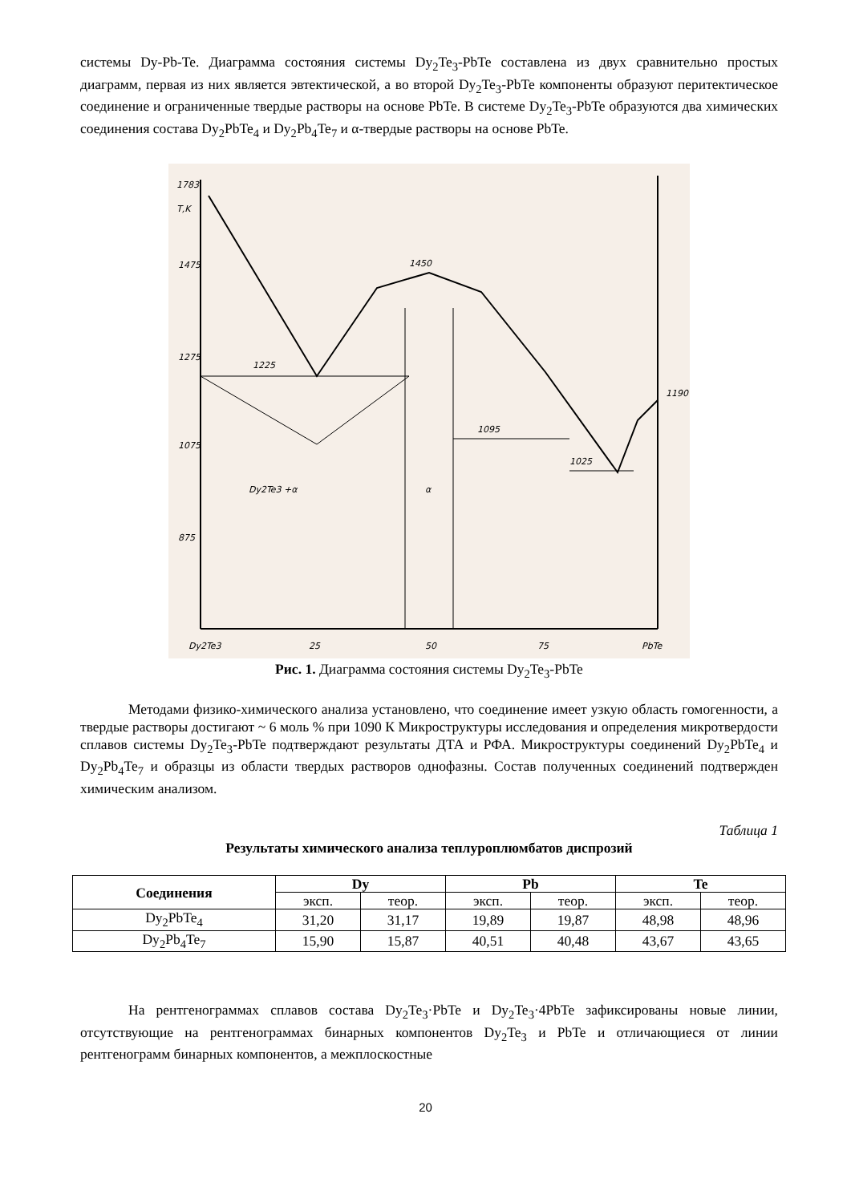системы Dy-Pb-Te. Диаграмма состояния системы Dy<sub>2</sub>Te<sub>3</sub>-PbTe составлена из двух сравнительно простых диаграмм, первая из них является эвтектической, а во второй Dy<sub>2</sub>Te<sub>3</sub>-PbTe компоненты образуют перитектическое соединение и ограниченные твердые растворы на основе PbTe. В системе Dy<sub>2</sub>Te<sub>3</sub>-PbTe образуются два химических соединения состава Dy<sub>2</sub>PbTe<sub>4</sub> и Dy<sub>2</sub>Pb<sub>4</sub>Te<sub>7</sub> и α-твердые растворы на основе PbTe.
1783
T,K
1475
1275
1075
875
1225
1095
1025
1190
1450
α
Dy2Te3 +α
25
50
75
Dy2Te3
PbTe
Рис. 1. Диаграмма состояния системы Dy<sub>2</sub>Te<sub>3</sub>-PbTe
Методами физико-химического анализа установлено, что соединение имеет узкую область гомогенности, а твердые растворы достигают ~ 6 моль % при 1090 К Микроструктуры исследования и определения микротвердости сплавов системы Dy<sub>2</sub>Te<sub>3</sub>-PbTe подтверждают результаты ДТА и РФА. Микроструктуры соединений Dy<sub>2</sub>PbTe<sub>4</sub> и Dy<sub>2</sub>Pb<sub>4</sub>Te<sub>7</sub> и образцы из области твердых растворов однофазны. Состав полученных соединений подтвержден химическим анализом.
Таблица 1
Результаты химического анализа теплуроплюмбатов диспрозий
| Соединения | Dy | | Pb | | Te | |
| --- | --- | --- | --- | --- | --- | --- |
| | эксп. | теор. | эксп. | теор. | эксп. | теор. |
| Dy<sub>2</sub>PbTe<sub>4</sub> | 31,20 | 31,17 | 19,89 | 19,87 | 48,98 | 48,96 |
| Dy<sub>2</sub>Pb<sub>4</sub>Te<sub>7</sub> | 15,90 | 15,87 | 40,51 | 40,48 | 43,67 | 43,65 |
На рентгенограммах сплавов состава Dy<sub>2</sub>Te<sub>3</sub>·PbTe и Dy<sub>2</sub>Te<sub>3</sub>·4PbTe зафиксированы новые линии, отсутствующие на рентгенограммах бинарных компонентов Dy<sub>2</sub>Te<sub>3</sub> и PbTe и отличающиеся от линии рентгенограмм бинарных компонентов, а межплоскостные
20